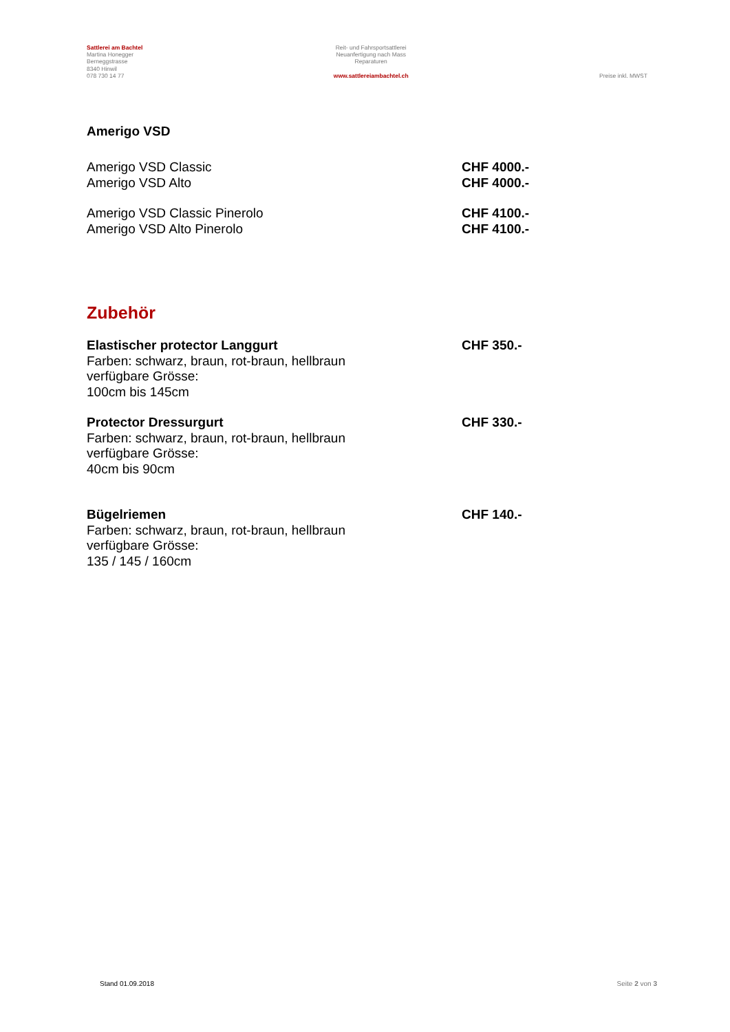Sattlerei am Bachtel
Martina Honegger
Berneggstrasse
8340 Hinwil
078 730 14 77
Reit- und Fahrsportsattlerei
Neuanfertigung nach Mass
Reparaturen
www.sattlereiambachtel.ch
Preise inkl. MWST
Amerigo VSD
Amerigo VSD Classic CHF 4000.-
Amerigo VSD Alto CHF 4000.-
Amerigo VSD Classic Pinerolo CHF 4100.-
Amerigo VSD Alto Pinerolo CHF 4100.-
Zubehör
Elastischer protector Langgurt
Farben: schwarz, braun, rot-braun, hellbraun
verfügbare Grösse:
100cm bis 145cm
CHF 350.-
Protector Dressurgurt
Farben: schwarz, braun, rot-braun, hellbraun
verfügbare Grösse:
40cm bis 90cm
CHF 330.-
Bügelriemen
Farben: schwarz, braun, rot-braun, hellbraun
verfügbare Grösse:
135 / 145 / 160cm
CHF 140.-
Stand 01.09.2018 Seite 2 von 3